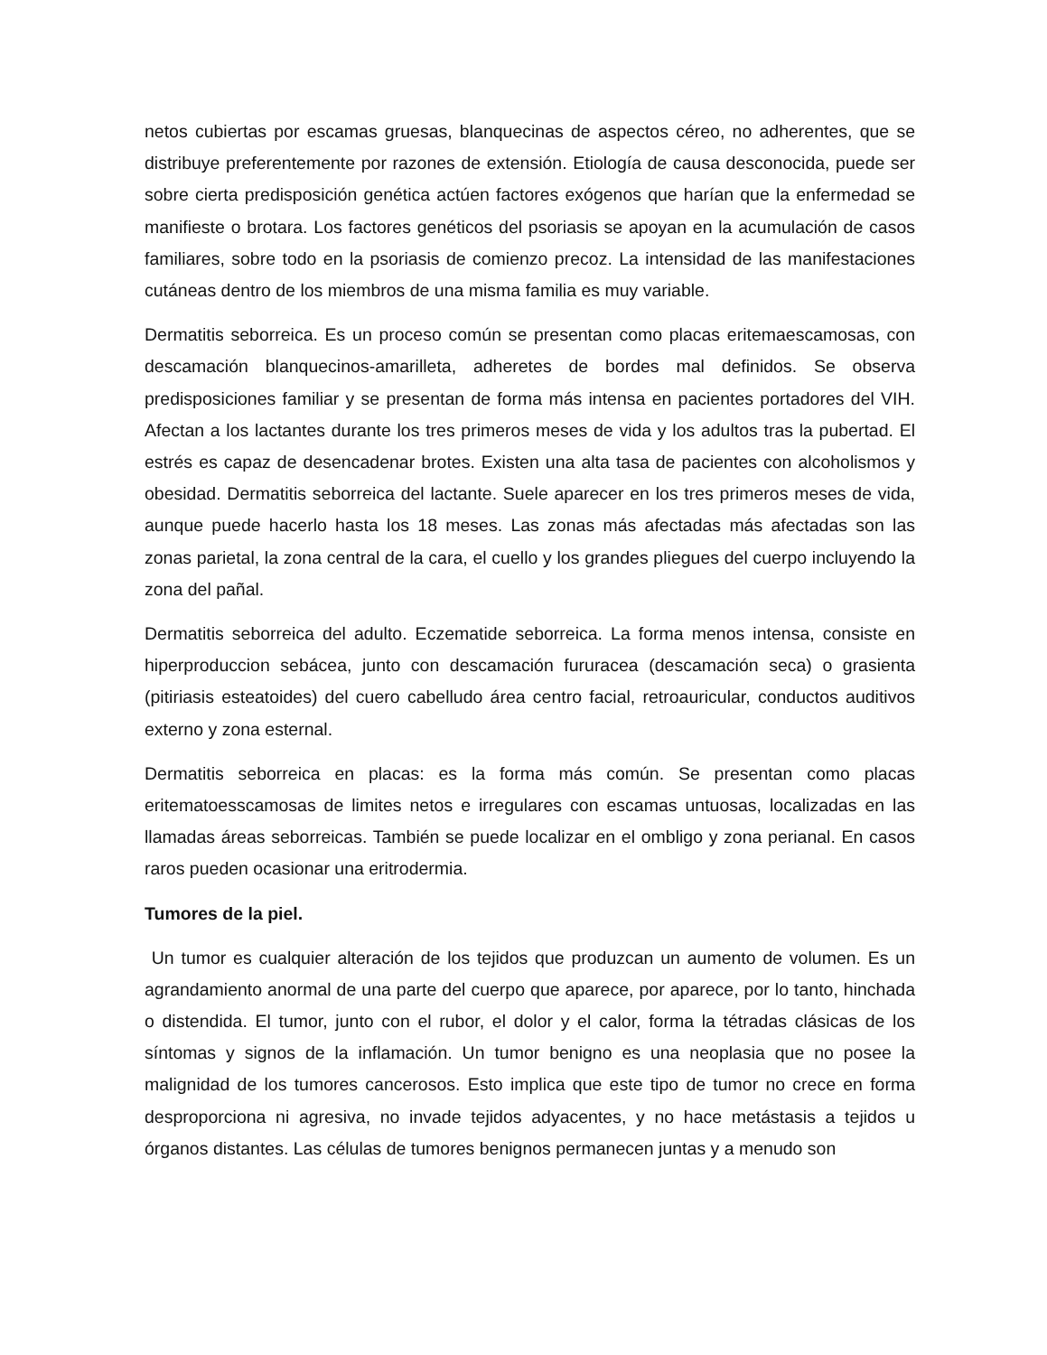netos cubiertas por escamas gruesas, blanquecinas de aspectos céreo, no adherentes, que se distribuye preferentemente por razones de extensión. Etiología de causa desconocida, puede ser sobre cierta predisposición genética actúen factores exógenos que harían que la enfermedad se manifieste o brotara. Los factores genéticos del psoriasis se apoyan en la acumulación de casos familiares, sobre todo en la psoriasis de comienzo precoz. La intensidad de las manifestaciones cutáneas dentro de los miembros de una misma familia es muy variable.
Dermatitis seborreica. Es un proceso común se presentan como placas eritemaescamosas, con descamación blanquecinos-amarilleta, adheretes de bordes mal definidos. Se observa predisposiciones familiar y se presentan de forma más intensa en pacientes portadores del VIH. Afectan a los lactantes durante los tres primeros meses de vida y los adultos tras la pubertad. El estrés es capaz de desencadenar brotes. Existen una alta tasa de pacientes con alcoholismos y obesidad. Dermatitis seborreica del lactante. Suele aparecer en los tres primeros meses de vida, aunque puede hacerlo hasta los 18 meses. Las zonas más afectadas más afectadas son las zonas parietal, la zona central de la cara, el cuello y los grandes pliegues del cuerpo incluyendo la zona del pañal.
Dermatitis seborreica del adulto. Eczematide seborreica. La forma menos intensa, consiste en hiperproduccion sebácea, junto con descamación fururacea (descamación seca) o grasienta (pitiriasis esteatoides) del cuero cabelludo área centro facial, retroauricular, conductos auditivos externo y zona esternal.
Dermatitis seborreica en placas: es la forma más común. Se presentan como placas eritematoesscamosas de limites netos e irregulares con escamas untuosas, localizadas en las llamadas áreas seborreicas. También se puede localizar en el ombligo y zona perianal. En casos raros pueden ocasionar una eritrodermia.
Tumores de la piel.
Un tumor es cualquier alteración de los tejidos que produzcan un aumento de volumen. Es un agrandamiento anormal de una parte del cuerpo que aparece, por aparece, por lo tanto, hinchada o distendida. El tumor, junto con el rubor, el dolor y el calor, forma la tétradas clásicas de los síntomas y signos de la inflamación. Un tumor benigno es una neoplasia que no posee la malignidad de los tumores cancerosos. Esto implica que este tipo de tumor no crece en forma desproporciona ni agresiva, no invade tejidos adyacentes, y no hace metástasis a tejidos u órganos distantes. Las células de tumores benignos permanecen juntas y a menudo son